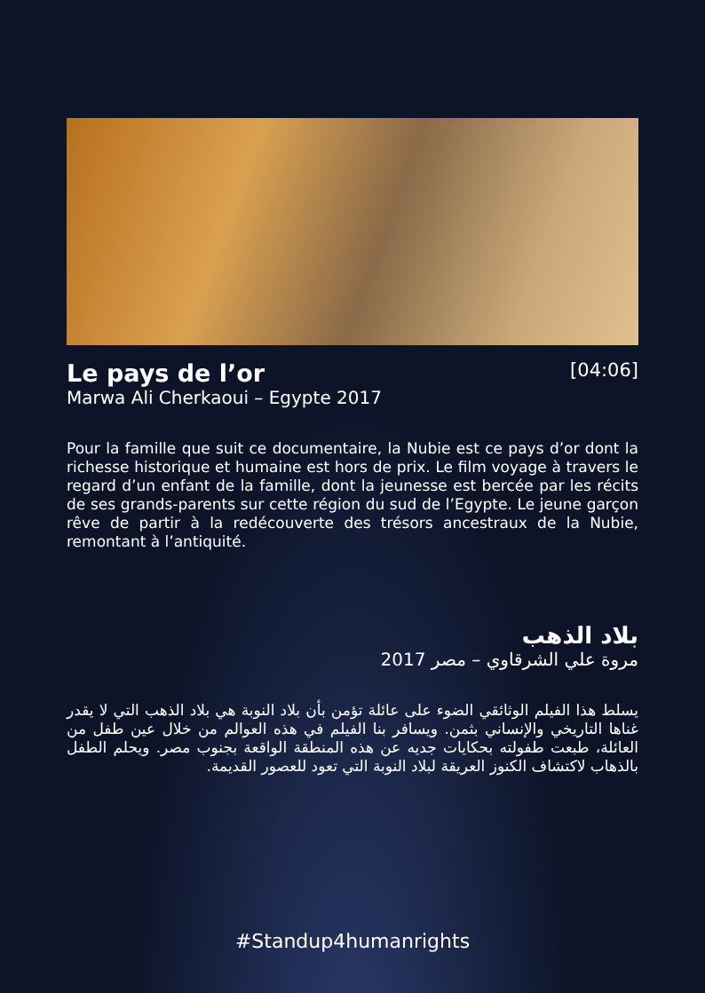Le pays de l’or
[04:06]
Marwa Ali Cherkaoui – Egypte 2017
Pour la famille que suit ce documentaire, la Nubie est ce pays d’or dont la richesse historique et humaine est hors de prix. Le film voyage à travers le regard d’un enfant de la famille, dont la jeunesse est bercée par les récits de ses grands-parents sur cette région du sud de l’Egypte. Le jeune garçon rêve de partir à la redécouverte des trésors ancestraux de la Nubie, remontant à l’antiquité.
بلاد الذهب
مروة علي الشرقاوي – مصر 2017
يسلط هذا الفيلم الوثائقي الضوء على عائلة تؤمن بأن بلاد النوبة هي بلاد الذهب التي لا يقدر غناها التاريخي والإنساني بثمن. ويسافر بنا الفيلم في هذه العوالم من خلال عين طفل من العائلة، طبعت طفولته بحكايات جديه عن هذه المنطقة الواقعة بجنوب مصر. ويحلم الطفل بالذهاب لاكتشاف الكنوز العريقة لبلاد النوبة التي تعود للعصور القديمة.
#Standup4humanrights